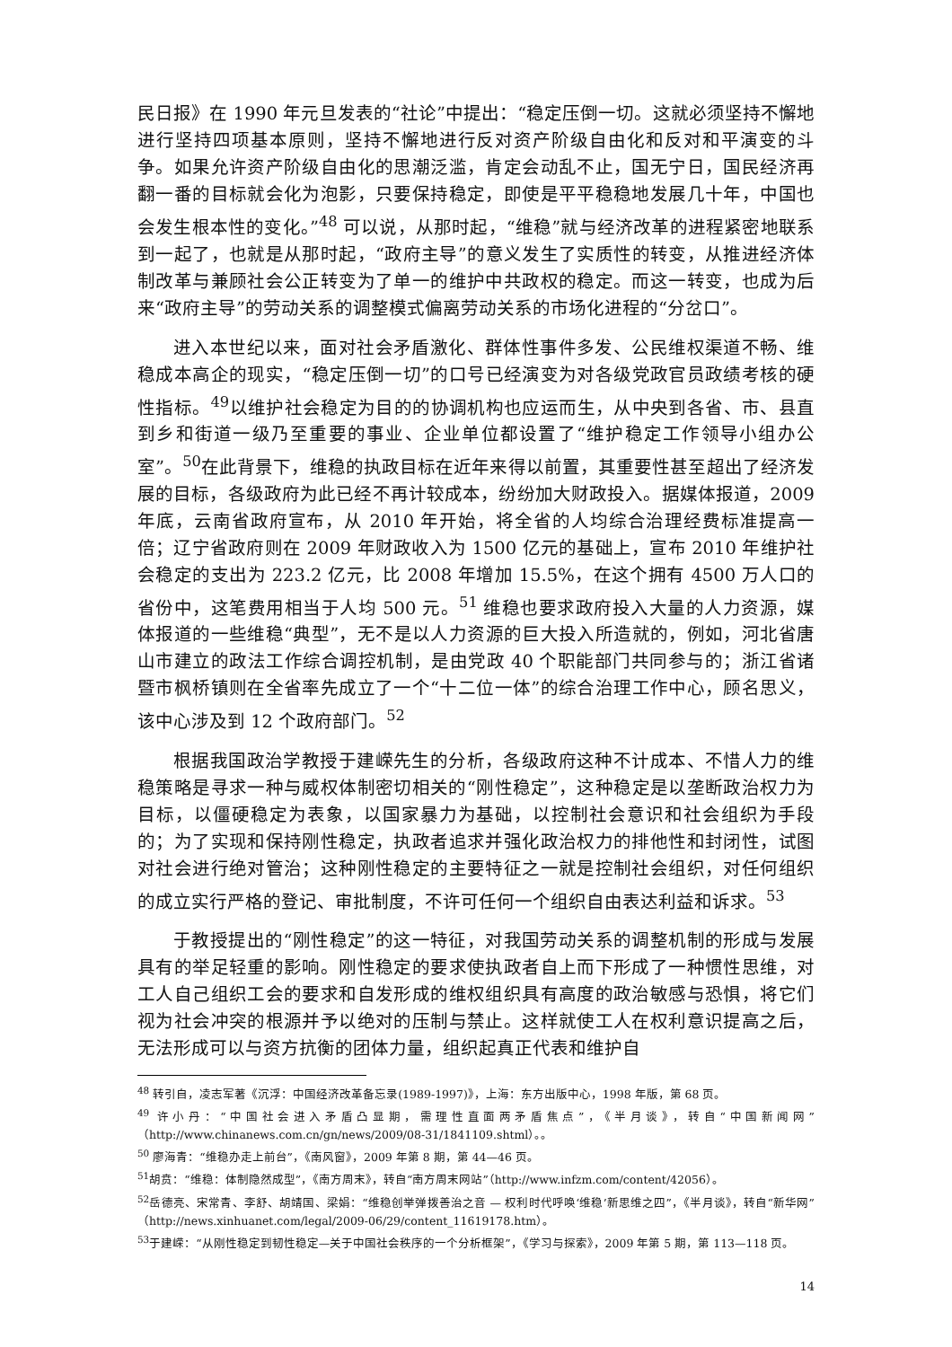民日报》在 1990 年元旦发表的“社论”中提出：“稳定压倒一切。这就必须坚持不懈地进行坚持四项基本原则，坚持不懈地进行反对资产阶级自由化和反对和平演变的斗争。如果允许资产阶级自由化的思潮泛滥，肯定会动乱不止，国无宁日，国民经济再翻一番的目标就会化为泡影，只要保持稳定，即使是平平稳稳地发展几十年，中国也会发生根本性的变化。”<sup>48</sup> 可以说，从那时起，“维稳”就与经济改革的进程紧密地联系到一起了，也就是从那时起，“政府主导”的意义发生了实质性的转变，从推进经济体制改革与兼顾社会公正转变为了单一的维护中共政权的稳定。而这一转变，也成为后来“政府主导”的劳动关系的调整模式偏离劳动关系的市场化进程的“分岔口”。
进入本世纪以来，面对社会矛盾激化、群体性事件多发、公民维权渠道不畅、维稳成本高企的现实，“稳定压倒一切”的口号已经演变为对各级党政官员政绩考核的硬性指标。<sup>49</sup>以维护社会稳定为目的的协调机构也应运而生，从中央到各省、市、县直到乡和街道一级乃至重要的事业、企业单位都设置了“维护稳定工作领导小组办公室”。<sup>50</sup>在此背景下，维稳的执政目标在近年来得以前置，其重要性甚至超出了经济发展的目标，各级政府为此已经不再计较成本，纷纷加大财政投入。据媒体报道，2009 年底，云南省政府宣布，从 2010 年开始，将全省的人均综合治理经费标准提高一倍；辽宁省政府则在 2009 年财政收入为 1500 亿元的基础上，宣布 2010 年维护社会稳定的支出为 223.2 亿元，比 2008 年增加 15.5%，在这个拥有 4500 万人口的省份中，这笔费用相当于人均 500 元。<sup>51</sup> 维稳也要求政府投入大量的人力资源，媒体报道的一些维稳“典型”，无不是以人力资源的巨大投入所造就的，例如，河北省唐山市建立的政法工作综合调控机制，是由党政 40 个职能部门共同参与的；浙江省诸暨市枫桥镇则在全省率先成立了一个“十二位一体”的综合治理工作中心，顾名思义，该中心涉及到 12 个政府部门。<sup>52</sup>
根据我国政治学教授于建嵘先生的分析，各级政府这种不计成本、不惜人力的维稳策略是寻求一种与威权体制密切相关的“刚性稳定”，这种稳定是以垄断政治权力为目标，以僵硬稳定为表象，以国家暴力为基础，以控制社会意识和社会组织为手段的；为了实现和保持刚性稳定，执政者追求并强化政治权力的排他性和封闭性，试图对社会进行绝对管治；这种刚性稳定的主要特征之一就是控制社会组织，对任何组织的成立实行严格的登记、审批制度，不许可任何一个组织自由表达利益和诉求。<sup>53</sup>
于教授提出的“刚性稳定”的这一特征，对我国劳动关系的调整机制的形成与发展具有的举足轻重的影响。刚性稳定的要求使执政者自上而下形成了一种惯性思维，对工人自己组织工会的要求和自发形成的维权组织具有高度的政治敏感与恐惧，将它们视为社会冲突的根源并予以绝对的压制与禁止。这样就使工人在权利意识提高之后，无法形成可以与资方抗衡的团体力量，组织起真正代表和维护自
<sup>48</sup> 转引自，凌志军著《沉浮：中国经济改革备忘录(1989-1997)》，上海：东方出版中心，1998 年版，第 68 页。
<sup>49</sup> 许小丹：“中国社会进入矛盾凸显期，需理性直面两矛盾焦点”，《半月谈》，转自“中国新闻网”（http://www.chinanews.com.cn/gn/news/2009/08-31/1841109.shtml）。。
<sup>50</sup> 廖海青：“维稳办走上前台”，《南风窗》，2009 年第 8 期，第 44—46 页。
<sup>51</sup> 胡贲：“维稳：体制隐然成型”，《南方周末》，转自“南方周末网站”（http://www.infzm.com/content/42056）。
<sup>52</sup> 岳德亮、宋常青、李舒、胡靖国、梁娟：“维稳创举弹拨善治之音 — 权利时代呼唤‘维稳’新思维之四”，《半月谈》，转自“新华网”（http://news.xinhuanet.com/legal/2009-06/29/content_11619178.htm）。
<sup>53</sup> 于建嵘：“从刚性稳定到韧性稳定—关于中国社会秩序的一个分析框架”，《学习与探索》，2009 年第 5 期，第 113—118 页。
14